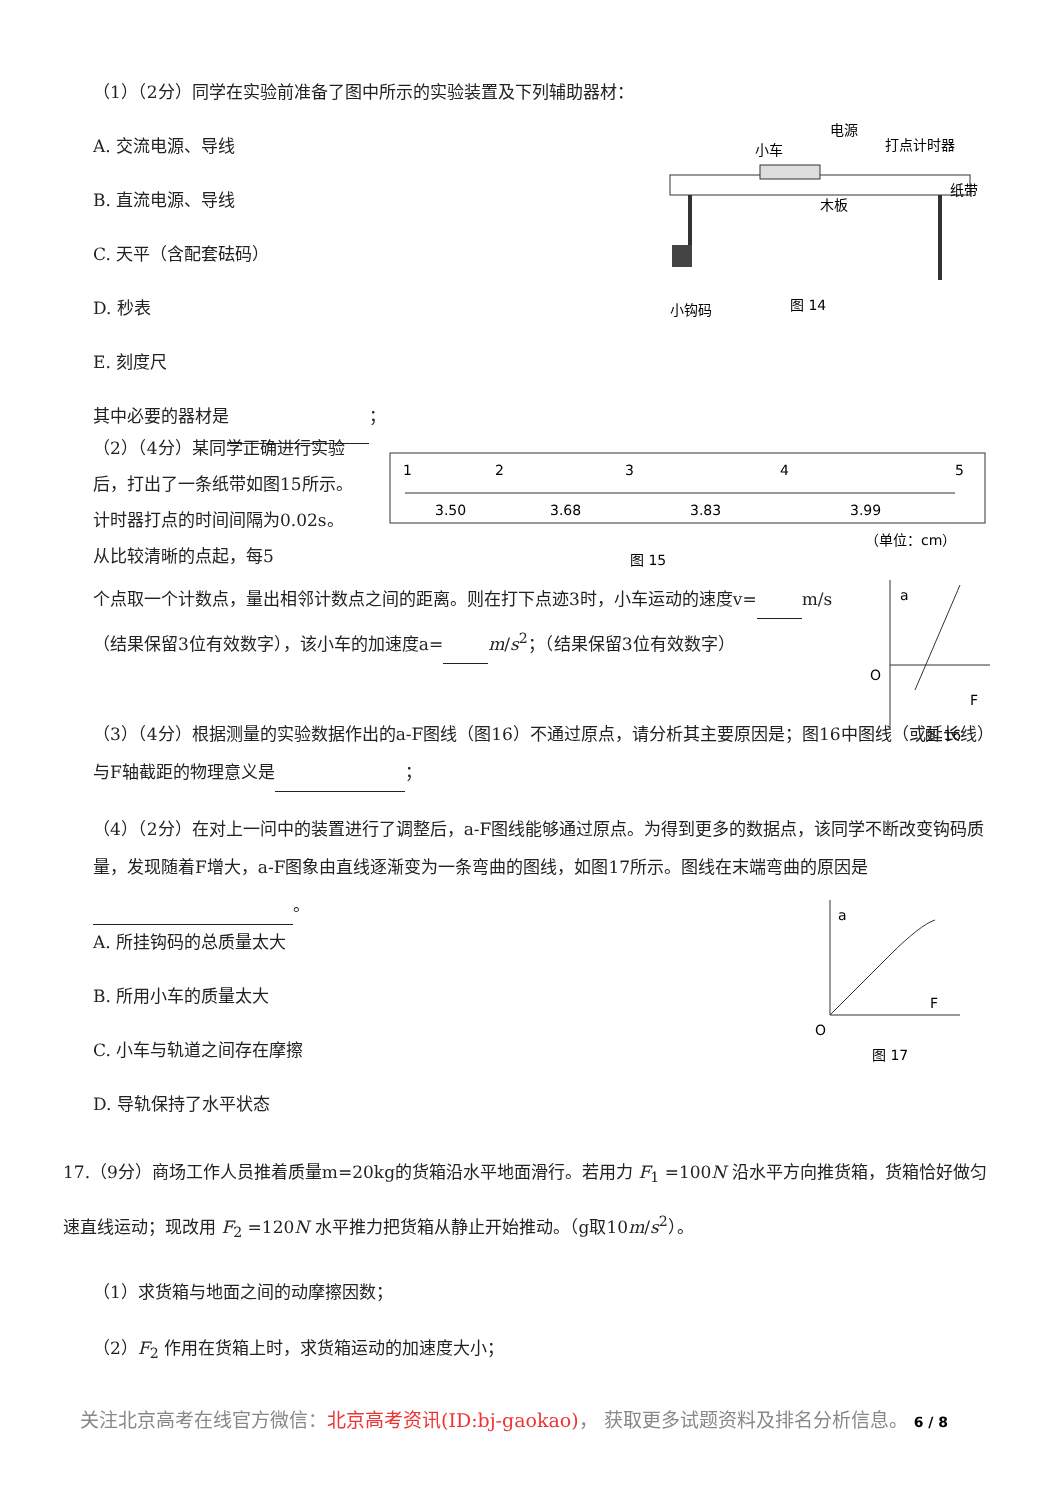（1）（2分）同学在实验前准备了图中所示的实验装置及下列辅助器材：
A. 交流电源、导线
B. 直流电源、导线
C. 天平（含配套砝码）
D. 秒表
E. 刻度尺
其中必要的器材是 ；
小车
电源
打点计时器
纸带
木板
小钩码
图 14
（2）（4分）某同学正确进行实验后，打出了一条纸带如图15所示。计时器打点的时间间隔为0.02s。从比较清晰的点起，每5
1
2
3
4
5
3.50
3.68
3.83
3.99
（单位：cm）
图 15
个点取一个计数点，量出相邻计数点之间的距离。则在打下点迹3时，小车运动的速度v= m/s（结果保留3位有效数字），该小车的加速度a= m/s<sup>2</sup>；（结果保留3位有效数字）
a
O
F
图 16
（3）（4分）根据测量的实验数据作出的a-F图线（图16）不通过原点，请分析其主要原因是；图16中图线（或延长线）与F轴截距的物理意义是 ；
（4）（2分）在对上一问中的装置进行了调整后，a-F图线能够通过原点。为得到更多的数据点，该同学不断改变钩码质量，发现随着F增大，a-F图象由直线逐渐变为一条弯曲的图线，如图17所示。图线在末端弯曲的原因是 。
A. 所挂钩码的总质量太大
B. 所用小车的质量太大
C. 小车与轨道之间存在摩擦
D. 导轨保持了水平状态
a
O
F
图 17
17.（9分）商场工作人员推着质量m=20kg的货箱沿水平地面滑行。若用力 F<sub>1</sub> =100N 沿水平方向推货箱，货箱恰好做匀速直线运动；现改用 F<sub>2</sub> =120N 水平推力把货箱从静止开始推动。（g取10m/s<sup>2</sup>）。
（1）求货箱与地面之间的动摩擦因数；
（2）F<sub>2</sub> 作用在货箱上时，求货箱运动的加速度大小；
关注北京高考在线官方微信：北京高考资讯(ID:bj-gaokao)， 获取更多试题资料及排名分析信息。 6 / 8